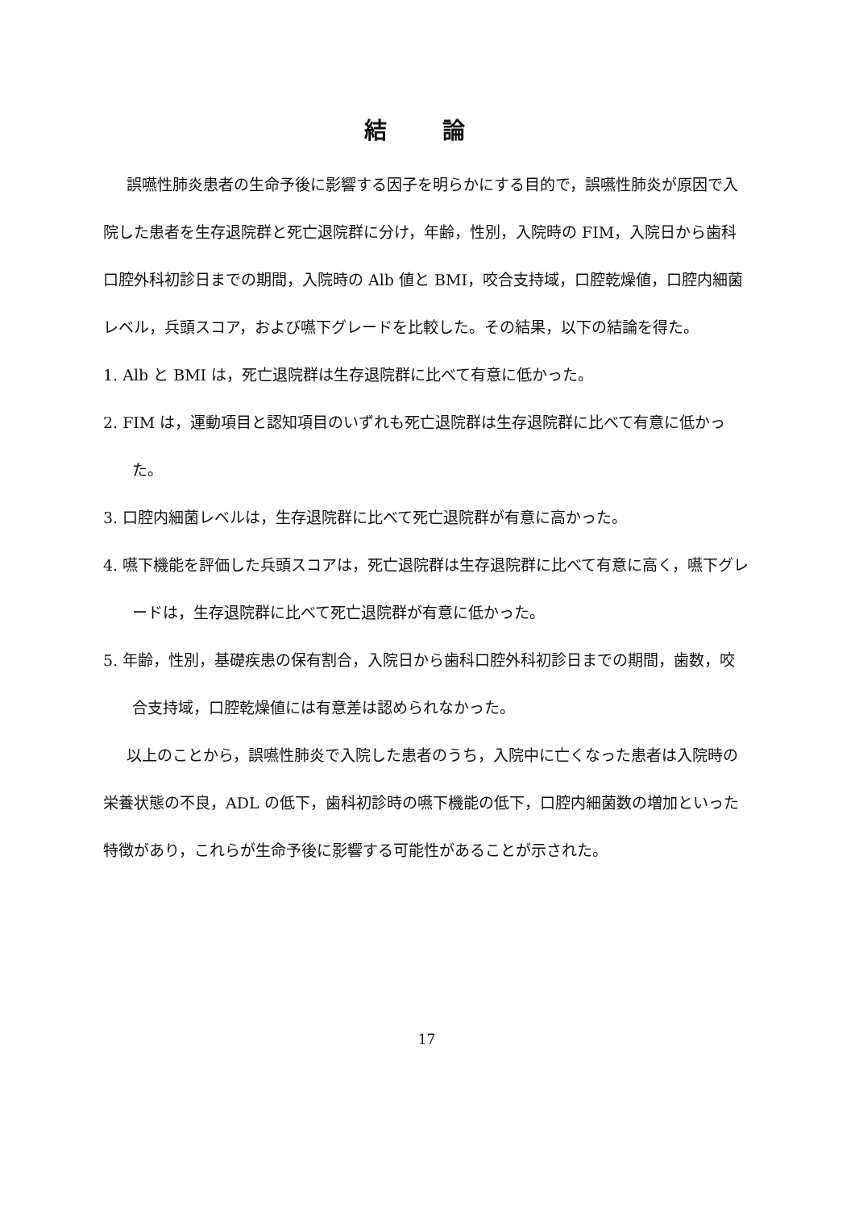結 論
誤嚥性肺炎患者の生命予後に影響する因子を明らかにする目的で，誤嚥性肺炎が原因で入院した患者を生存退院群と死亡退院群に分け，年齢，性別，入院時の FIM，入院日から歯科口腔外科初診日までの期間，入院時の Alb 値と BMI，咬合支持域，口腔乾燥値，口腔内細菌レベル，兵頭スコア，および嚥下グレードを比較した。その結果，以下の結論を得た。
1. Alb と BMI は，死亡退院群は生存退院群に比べて有意に低かった。
2. FIM は，運動項目と認知項目のいずれも死亡退院群は生存退院群に比べて有意に低かった。
3. 口腔内細菌レベルは，生存退院群に比べて死亡退院群が有意に高かった。
4. 嚥下機能を評価した兵頭スコアは，死亡退院群は生存退院群に比べて有意に高く，嚥下グレードは，生存退院群に比べて死亡退院群が有意に低かった。
5. 年齢，性別，基礎疾患の保有割合，入院日から歯科口腔外科初診日までの期間，歯数，咬合支持域，口腔乾燥値には有意差は認められなかった。
以上のことから，誤嚥性肺炎で入院した患者のうち，入院中に亡くなった患者は入院時の栄養状態の不良，ADL の低下，歯科初診時の嚥下機能の低下，口腔内細菌数の増加といった特徴があり，これらが生命予後に影響する可能性があることが示された。
17